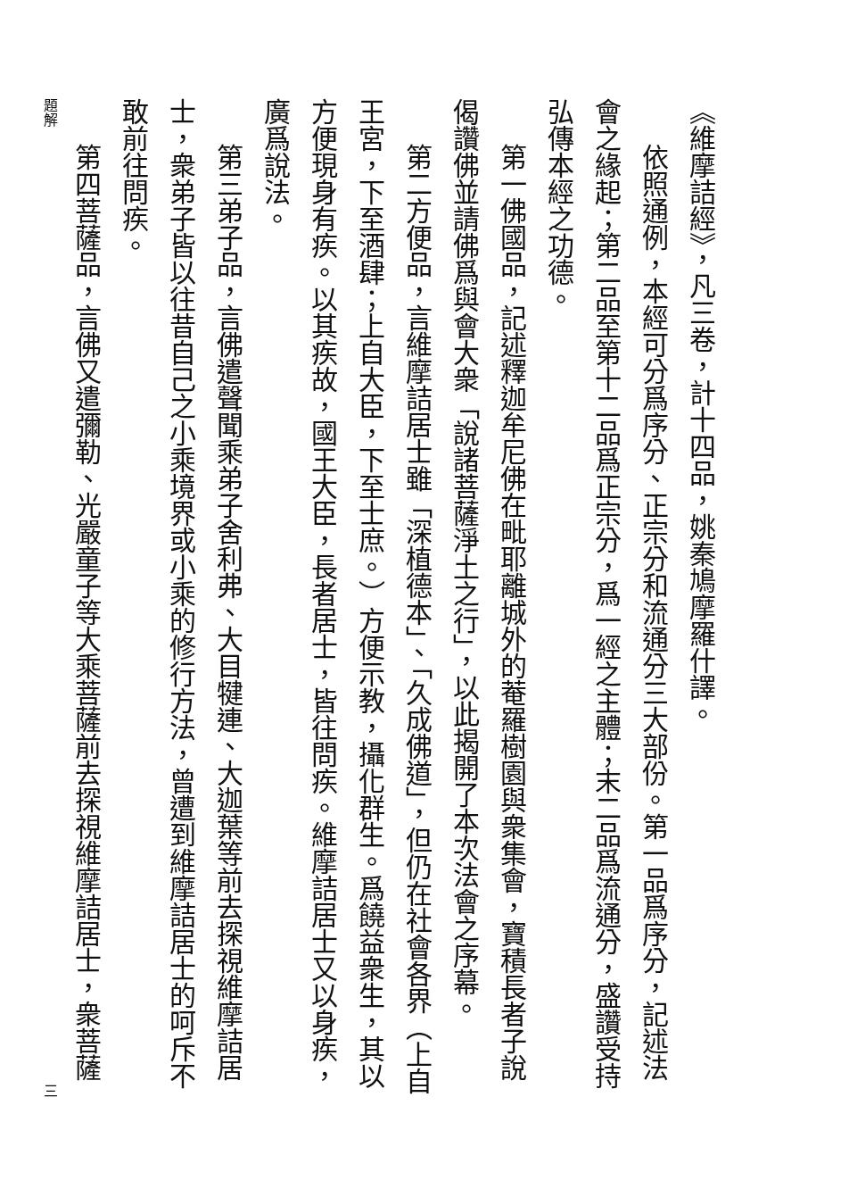《維摩詰經》，凡三卷，計十四品，姚秦鳩摩羅什譯。
依照通例，本經可分爲序分、正宗分和流通分三大部份。第一品爲序分，記述法會之緣起；第二品至第十二品爲正宗分，爲一經之主體；末二品爲流通分，盛讚受持弘傳本經之功德。
第一佛國品，記述釋迦牟尼佛在毗耶離城外的菴羅樹園與衆集會，寶積長者子說偈讚佛並請佛爲與會大衆「說諸菩薩淨土之行」，以此揭開了本次法會之序幕。
第二方便品，言維摩詰居士雖「深植德本」、「久成佛道」，但仍在社會各界（上自王宮，下至酒肆；上自大臣，下至士庶。）方便示教，攝化群生。爲饒益衆生，其以方便現身有疾。以其疾故，國王大臣，長者居士，皆往問疾。維摩詰居士又以身疾，廣爲說法。
第三弟子品，言佛遣聲聞乘弟子舍利弗、大目犍連、大迦葉等前去探視維摩詰居士，衆弟子皆以往昔自己之小乘境界或小乘的修行方法，曾遭到維摩詰居士的呵斥不敢前往問疾。
第四菩薩品，言佛又遣彌勒、光嚴童子等大乘菩薩前去探視維摩詰居士，衆菩薩
題解 三